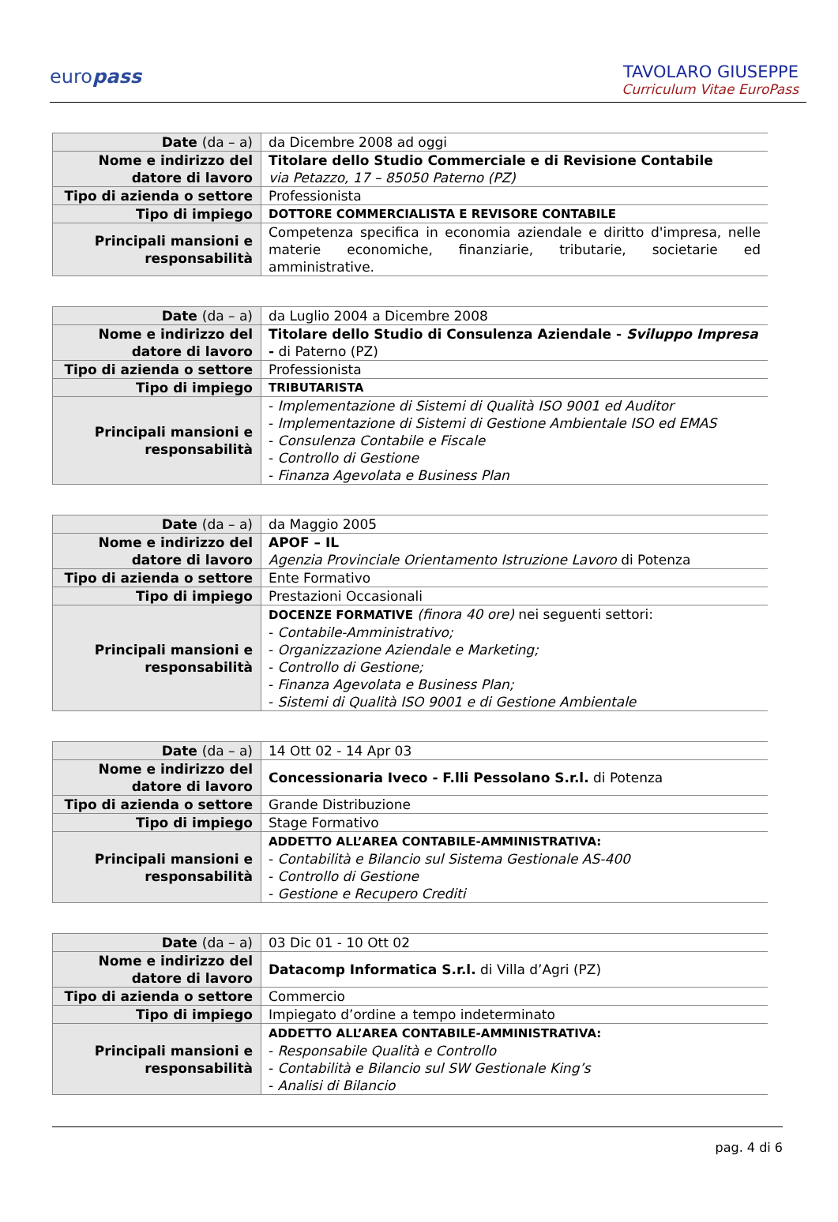europass
TAVOLARO GIUSEPPE
Curriculum Vitae EuroPass
| Date (da – a) | da Dicembre 2008 ad oggi |
| Nome e indirizzo del datore di lavoro | Titolare dello Studio Commerciale e di Revisione Contabile via Petazzo, 17 – 85050 Paterno (PZ) |
| Tipo di azienda o settore | Professionista |
| Tipo di impiego | DOTTORE COMMERCIALISTA E REVISORE CONTABILE |
| Principali mansioni e responsabilità | Competenza specifica in economia aziendale e diritto d'impresa, nelle materie economiche, finanziarie, tributarie, societarie ed amministrative. |
| Date (da – a) | da Luglio 2004 a Dicembre 2008 |
| Nome e indirizzo del datore di lavoro | Titolare dello Studio di Consulenza Aziendale - Sviluppo Impresa - di Paterno (PZ) |
| Tipo di azienda o settore | Professionista |
| Tipo di impiego | TRIBUTARISTA |
| Principali mansioni e responsabilità | - Implementazione di Sistemi di Qualità ISO 9001 ed Auditor - Implementazione di Sistemi di Gestione Ambientale ISO ed EMAS - Consulenza Contabile e Fiscale - Controllo di Gestione - Finanza Agevolata e Business Plan |
| Date (da – a) | da Maggio 2005 |
| Nome e indirizzo del datore di lavoro | APOF – IL Agenzia Provinciale Orientamento Istruzione Lavoro di Potenza |
| Tipo di azienda o settore | Ente Formativo |
| Tipo di impiego | Prestazioni Occasionali |
| Principali mansioni e responsabilità | DOCENZE FORMATIVE (finora 40 ore) nei seguenti settori: - Contabile-Amministrativo; - Organizzazione Aziendale e Marketing; - Controllo di Gestione; - Finanza Agevolata e Business Plan; - Sistemi di Qualità ISO 9001 e di Gestione Ambientale |
| Date (da – a) | 14 Ott 02 - 14 Apr 03 |
| Nome e indirizzo del datore di lavoro | Concessionaria Iveco - F.lli Pessolano S.r.l. di Potenza |
| Tipo di azienda o settore | Grande Distribuzione |
| Tipo di impiego | Stage Formativo |
| Principali mansioni e responsabilità | ADDETTO ALL’AREA CONTABILE-AMMINISTRATIVA: - Contabilità e Bilancio sul Sistema Gestionale AS-400 - Controllo di Gestione - Gestione e Recupero Crediti |
| Date (da – a) | 03 Dic 01 - 10 Ott 02 |
| Nome e indirizzo del datore di lavoro | Datacomp Informatica S.r.l. di Villa d’Agri (PZ) |
| Tipo di azienda o settore | Commercio |
| Tipo di impiego | Impiegato d’ordine a tempo indeterminato |
| Principali mansioni e responsabilità | ADDETTO ALL’AREA CONTABILE-AMMINISTRATIVA: - Responsabile Qualità e Controllo - Contabilità e Bilancio sul SW Gestionale King’s - Analisi di Bilancio |
pag. 4 di 6